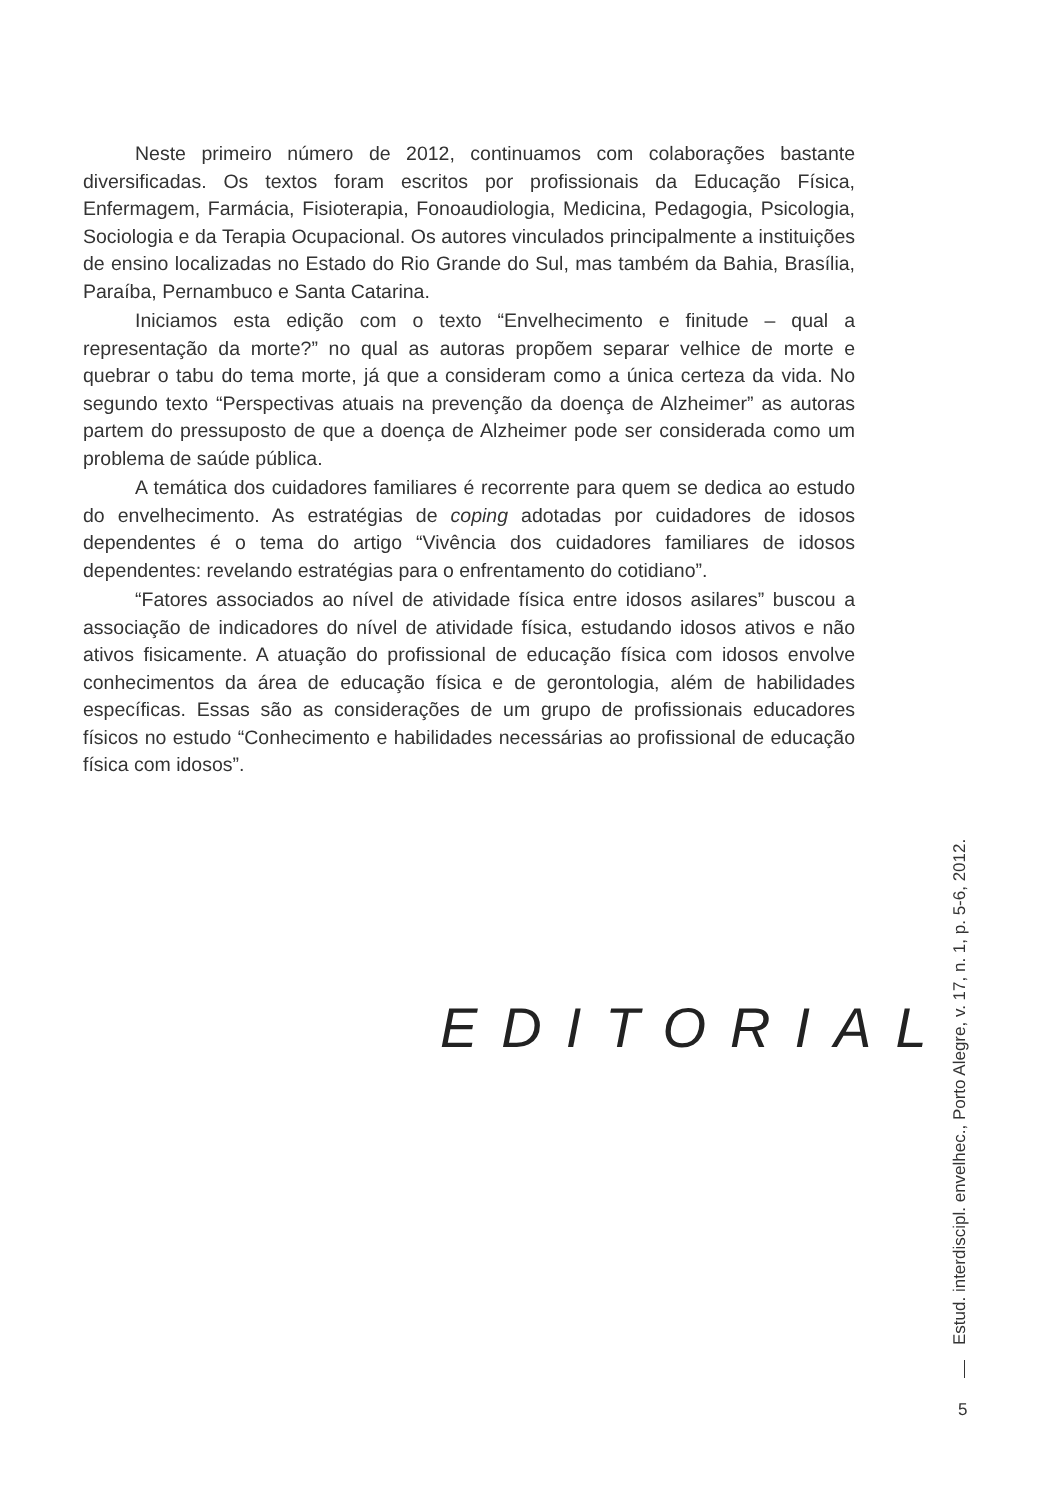Neste primeiro número de 2012, continuamos com colaborações bastante diversificadas. Os textos foram escritos por profissionais da Educação Física, Enfermagem, Farmácia, Fisioterapia, Fonoaudiologia, Medicina, Pedagogia, Psicologia, Sociologia e da Terapia Ocupacional. Os autores vinculados principalmente a instituições de ensino localizadas no Estado do Rio Grande do Sul, mas também da Bahia, Brasília, Paraíba, Pernambuco e Santa Catarina.
Iniciamos esta edição com o texto “Envelhecimento e finitude – qual a representação da morte?” no qual as autoras propõem separar velhice de morte e quebrar o tabu do tema morte, já que a consideram como a única certeza da vida. No segundo texto “Perspectivas atuais na prevenção da doença de Alzheimer” as autoras partem do pressuposto de que a doença de Alzheimer pode ser considerada como um problema de saúde pública.
A temática dos cuidadores familiares é recorrente para quem se dedica ao estudo do envelhecimento. As estratégias de coping adotadas por cuidadores de idosos dependentes é o tema do artigo “Vivência dos cuidadores familiares de idosos dependentes: revelando estratégias para o enfrentamento do cotidiano”.
“Fatores associados ao nível de atividade física entre idosos asilares” buscou a associação de indicadores do nível de atividade física, estudando idosos ativos e não ativos fisicamente. A atuação do profissional de educação física com idosos envolve conhecimentos da área de educação física e de gerontologia, além de habilidades específicas. Essas são as considerações de um grupo de profissionais educadores físicos no estudo “Conhecimento e habilidades necessárias ao profissional de educação física com idosos”.
EDITORIAL
Estud. interdiscipl. envelhec., Porto Alegre, v. 17, n. 1, p. 5-6, 2012.
5